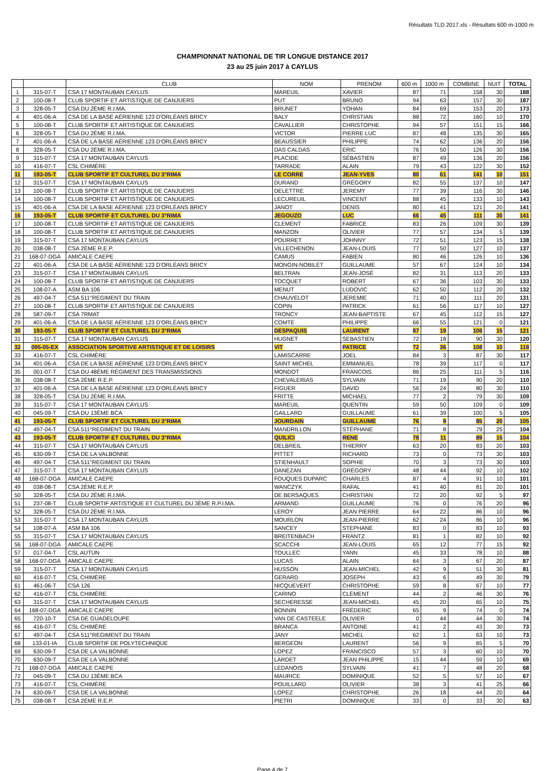Résultats TLD 2017.xls - Résultats 600 m-1000 m
CHAMPIONNAT NATIONAL DE TIR LONGUE DISTANCE 2017
23 au 25 juin 2017 à CAYLUS
| | | CLUB | NOM | PRENOM | 600 m | 1000 m | COMBINE | NUIT | TOTAL |
| --- | --- | --- | --- | --- | --- | --- | --- | --- | --- |
| 1 | 315-07-T | CSA 17 MONTAUBAN CAYLUS | MAREUIL | XAVIER | 87 | 71 | 158 | 30 | 188 |
| 2 | 100-08-T | CLUB SPORTIF ET ARTISTIQUE DE CANJUERS | PUT | BRUNO | 94 | 63 | 157 | 30 | 187 |
| 3 | 328-05-T | CSA DU 2ÈME R.I.MA. | BRUNET | YOHAN | 84 | 69 | 153 | 20 | 173 |
| 4 | 401-06-A | CSA DE LA BASE AÉRIENNE 123 D'ORLÉANS BRICY | BALY | CHRISTIAN | 88 | 72 | 160 | 10 | 170 |
| 5 | 100-08-T | CLUB SPORTIF ET ARTISTIQUE DE CANJUERS | CAVALLIER | CHRISTOPHE | 94 | 57 | 151 | 15 | 166 |
| 6 | 328-05-T | CSA DU 2ÈME R.I.MA. | VICTOR | PIERRE LUC | 87 | 48 | 135 | 30 | 165 |
| 7 | 401-06-A | CSA DE LA BASE AÉRIENNE 123 D'ORLÉANS BRICY | BEAUSSIER | PHILIPPE | 74 | 62 | 136 | 20 | 156 |
| 8 | 328-05-T | CSA DU 2ÈME R.I.MA. | DAS CALDAS | ERIC | 76 | 50 | 126 | 30 | 156 |
| 9 | 315-07-T | CSA 17 MONTAUBAN CAYLUS | PLACIDE | SÉBASTIEN | 87 | 49 | 136 | 20 | 156 |
| 10 | 416-07-T | CSL CHIMÈRE | TARRADE | ALAIN | 79 | 43 | 122 | 30 | 152 |
| 11 | 193-05-T | CLUB SPORTIF ET CULTUREL DU 3°RIMA | LE CORRE | JEAN-YVES | 80 | 61 | 141 | 10 | 151 |
| 12 | 315-07-T | CSA 17 MONTAUBAN CAYLUS | DURAND | GRÉGORY | 82 | 55 | 137 | 10 | 147 |
| 13 | 100-08-T | CLUB SPORTIF ET ARTISTIQUE DE CANJUERS | DELETTRE | JEREMY | 77 | 39 | 116 | 30 | 146 |
| 14 | 100-08-T | CLUB SPORTIF ET ARTISTIQUE DE CANJUERS | LECUREUIL | VINCENT | 88 | 45 | 133 | 10 | 143 |
| 15 | 401-06-A | CSA DE LA BASE AÉRIENNE 123 D'ORLÉANS BRICY | JANOT | DENIS | 80 | 41 | 121 | 20 | 141 |
| 16 | 193-05-T | CLUB SPORTIF ET CULTUREL DU 3°RIMA | JEGOUZO | LUC | 66 | 45 | 111 | 30 | 141 |
| 17 | 100-08-T | CLUB SPORTIF ET ARTISTIQUE DE CANJUERS | CLEMENT | FABRICE | 83 | 26 | 109 | 30 | 139 |
| 18 | 100-08-T | CLUB SPORTIF ET ARTISTIQUE DE CANJUERS | MANZON | OLIVIER | 77 | 57 | 134 | 5 | 139 |
| 19 | 315-07-T | CSA 17 MONTAUBAN CAYLUS | POURRET | JOHNNY | 72 | 51 | 123 | 15 | 138 |
| 20 | 038-08-T | CSA 2ÈME R.E.P. | VILLECHENON | JEAN-LOUIS | 77 | 50 | 127 | 10 | 137 |
| 21 | 168-07-DGA | AMICALE CAEPE | CAMUS | FABIEN | 80 | 46 | 126 | 10 | 136 |
| 22 | 401-06-A | CSA DE LA BASE AÉRIENNE 123 D'ORLÉANS BRICY | MONGIN-NOBILET | GUILLAUME | 57 | 67 | 124 | 10 | 134 |
| 23 | 315-07-T | CSA 17 MONTAUBAN CAYLUS | BELTRAN | JEAN-JOSÉ | 82 | 31 | 113 | 20 | 133 |
| 24 | 100-08-T | CLUB SPORTIF ET ARTISTIQUE DE CANJUERS | TOCQUET | ROBERT | 67 | 36 | 103 | 30 | 133 |
| 25 | 108-07-A | ASM BA 106 | MENUT | LUDOVIC | 62 | 50 | 112 | 20 | 132 |
| 26 | 497-04-T | CSA 511°REGIMENT DU TRAIN | CHAUVELOT | JEREMIE | 71 | 40 | 111 | 20 | 131 |
| 27 | 100-08-T | CLUB SPORTIF ET ARTISTIQUE DE CANJUERS | COPIN | PATRICK | 61 | 56 | 117 | 10 | 127 |
| 28 | 587-09-T | CSA 7RMAT | TRONCY | JEAN-BAPTISTE | 67 | 45 | 112 | 15 | 127 |
| 29 | 401-06-A | CSA DE LA BASE AÉRIENNE 123 D'ORLÉANS BRICY | COMTE | PHILIPPE | 66 | 55 | 121 | 0 | 121 |
| 30 | 193-05-T | CLUB SPORTIF ET CULTUREL DU 3°RIMA | DESPAQUIS | LAURENT | 87 | 19 | 106 | 15 | 121 |
| 31 | 315-07-T | CSA 17 MONTAUBAN CAYLUS | HUGNET | SEBASTIEN | 72 | 18 | 90 | 30 | 120 |
| 32 | 095-05-EX | ASSOCIATION SPORTIVE ARTISTIQUE ET DE LOISIRS | VIT | PATRICE | 72 | 36 | 108 | 10 | 118 |
| 33 | 416-07-T | CSL CHIMÈRE | LAMISCARRE | JOEL | 84 | 3 | 87 | 30 | 117 |
| 34 | 401-06-A | CSA DE LA BASE AÉRIENNE 123 D'ORLÉANS BRICY | SAINT MICHEL | EMMANUEL | 78 | 39 | 117 | 0 | 117 |
| 35 | 001-07-T | CSA DU 48ÈME RÉGIMENT DES TRANSMISSIONS | MONDOT | FRANCOIS | 86 | 25 | 111 | 5 | 116 |
| 36 | 038-08-T | CSA 2ÈME R.E.P. | CHEVALERIAS | SYLVAIN | 71 | 19 | 90 | 20 | 110 |
| 37 | 401-06-A | CSA DE LA BASE AÉRIENNE 123 D'ORLÉANS BRICY | FIGUER | DAVID | 56 | 24 | 80 | 30 | 110 |
| 38 | 328-05-T | CSA DU 2ÈME R.I.MA. | FRITTE | MICHAEL | 77 | 2 | 79 | 30 | 109 |
| 39 | 315-07-T | CSA 17 MONTAUBAN CAYLUS | MAREUIL | QUENTIN | 59 | 50 | 109 | 0 | 109 |
| 40 | 045-09-T | CSA DU 13ÈME BCA | GAILLARD | GUILLAUME | 61 | 39 | 100 | 5 | 105 |
| 41 | 193-05-T | CLUB SPORTIF ET CULTUREL DU 3°RIMA | JOURDAIN | GUILLAUME | 76 | 9 | 85 | 20 | 105 |
| 42 | 497-04-T | CSA 511°REGIMENT DU TRAIN | MANDRILLON | STÉPHANE | 71 | 8 | 79 | 25 | 104 |
| 43 | 193-05-T | CLUB SPORTIF ET CULTUREL DU 3°RIMA | QUILICI | RENE | 78 | 11 | 89 | 15 | 104 |
| 44 | 315-07-T | CSA 17 MONTAUBAN CAYLUS | DELBREIL | THIERRY | 63 | 20 | 83 | 20 | 103 |
| 45 | 630-09-T | CSA DE LA VALBONNE | PITTET | RICHARD | 73 | 0 | 73 | 30 | 103 |
| 46 | 497-04-T | CSA 511°REGIMENT DU TRAIN | STIENHAULT | SOPHIE | 70 | 3 | 73 | 30 | 103 |
| 47 | 315-07-T | CSA 17 MONTAUBAN CAYLUS | DANEZAN | GRÉGORY | 48 | 44 | 92 | 10 | 102 |
| 48 | 168-07-DGA | AMICALE CAEPE | FOUQUES DUPARC | CHARLES | 87 | 4 | 91 | 10 | 101 |
| 49 | 038-08-T | CSA 2ÈME R.E.P. | WANCZYK | RAFAL | 41 | 40 | 81 | 20 | 101 |
| 50 | 328-05-T | CSA DU 2ÈME R.I.MA. | DE BERSAQUES | CHRISTIAN | 72 | 20 | 92 | 5 | 97 |
| 51 | 237-08-T | CLUB SPORTIF ARTISTIQUE ET CULTUREL DU 3ÈME R.P.I.MA. | ARMAND | GUILLAUME | 76 | 0 | 76 | 20 | 96 |
| 52 | 328-05-T | CSA DU 2ÈME R.I.MA. | LEROY | JEAN PIERRE | 64 | 22 | 86 | 10 | 96 |
| 53 | 315-07-T | CSA 17 MONTAUBAN CAYLUS | MOURLON | JEAN-PIERRE | 62 | 24 | 86 | 10 | 96 |
| 54 | 108-07-A | ASM BA 106 | SANCEY | STEPHANE | 83 | 0 | 83 | 10 | 93 |
| 55 | 315-07-T | CSA 17 MONTAUBAN CAYLUS | BREITENBACH | FRANTZ | 81 | 1 | 82 | 10 | 92 |
| 56 | 168-07-DGA | AMICALE CAEPE | SCACCHI | JEAN-LOUIS | 65 | 12 | 77 | 15 | 92 |
| 57 | 017-04-T | CSL AUTUN | TOULLEC | YANN | 45 | 33 | 78 | 10 | 88 |
| 58 | 168-07-DGA | AMICALE CAEPE | LUCAS | ALAIN | 64 | 3 | 67 | 20 | 87 |
| 59 | 315-07-T | CSA 17 MONTAUBAN CAYLUS | HUSSON | JEAN-MICHEL | 42 | 9 | 51 | 30 | 81 |
| 60 | 416-07-T | CSL CHIMÈRE | GERARD | JOSEPH | 43 | 6 | 49 | 30 | 79 |
| 61 | 461-06-T | CSA 126 | NICQUEVERT | CHRISTOPHE | 59 | 8 | 67 | 10 | 77 |
| 62 | 416-07-T | CSL CHIMÈRE | CARINO | CLÉMENT | 44 | 2 | 46 | 30 | 76 |
| 63 | 315-07-T | CSA 17 MONTAUBAN CAYLUS | SECHERESSE | JEAN-MICHEL | 45 | 20 | 65 | 10 | 75 |
| 64 | 168-07-DGA | AMICALE CAEPE | BONNIN | FRÉDERIC | 65 | 9 | 74 | 0 | 74 |
| 65 | 720-10-T | CSA DE GUADELOUPE | VAN DE CASTEELE | OLIVIER | 0 | 44 | 44 | 30 | 74 |
| 66 | 416-07-T | CSL CHIMÈRE | BRANCA | ANTOINE | 41 | 2 | 43 | 30 | 73 |
| 67 | 497-04-T | CSA 511°REGIMENT DU TRAIN | JANY | MICHEL | 62 | 1 | 63 | 10 | 73 |
| 68 | 133-01-IA | CLUB SPORTIF DE POLYTECHNIQUE | BERGEON | LAURENT | 56 | 9 | 65 | 5 | 70 |
| 69 | 630-09-T | CSA DE LA VALBONNE | LOPEZ | FRANCISCO | 57 | 3 | 60 | 10 | 70 |
| 70 | 630-09-T | CSA DE LA VALBONNE | LARDET | JEAN PHILIPPE | 15 | 44 | 59 | 10 | 69 |
| 71 | 168-07-DGA | AMICALE CAEPE | LEDANOIS | SYLVAIN | 41 | 7 | 48 | 20 | 68 |
| 72 | 045-09-T | CSA DU 13ÈME BCA | MAURICE | DOMINIQUE | 52 | 5 | 57 | 10 | 67 |
| 73 | 416-07-T | CSL CHIMÈRE | POUILLARD | OLIVIER | 38 | 3 | 41 | 25 | 66 |
| 74 | 630-09-T | CSA DE LA VALBONNE | LOPEZ | CHRISTOPHE | 26 | 18 | 44 | 20 | 64 |
| 75 | 038-08-T | CSA 2ÈME R.E.P. | PIETRI | DOMINIQUE | 33 | 0 | 33 | 30 | 63 |
Page 4 de 7